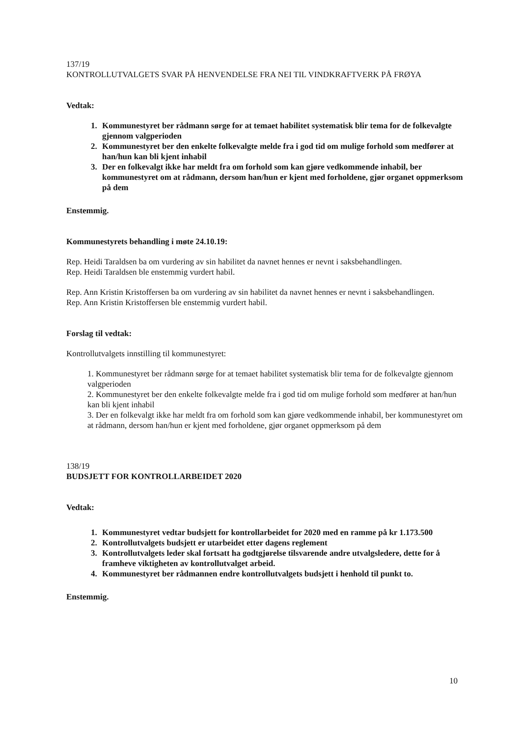137/19
KONTROLLUTVALGETS SVAR PÅ HENVENDELSE FRA NEI TIL VINDKRAFTVERK PÅ FRØYA
Vedtak:
1. Kommunestyret ber rådmann sørge for at temaet habilitet systematisk blir tema for de folkevalgte gjennom valgperioden
2. Kommunestyret ber den enkelte folkevalgte melde fra i god tid om mulige forhold som medfører at han/hun kan bli kjent inhabil
3. Der en folkevalgt ikke har meldt fra om forhold som kan gjøre vedkommende inhabil, ber kommunestyret om at rådmann, dersom han/hun er kjent med forholdene, gjør organet oppmerksom på dem
Enstemmig.
Kommunestyrets behandling i møte 24.10.19:
Rep. Heidi Taraldsen ba om vurdering av sin habilitet da navnet hennes er nevnt i saksbehandlingen.
Rep. Heidi Taraldsen ble enstemmig vurdert habil.
Rep. Ann Kristin Kristoffersen ba om vurdering av sin habilitet da navnet hennes er nevnt i saksbehandlingen.
Rep. Ann Kristin Kristoffersen ble enstemmig vurdert habil.
Forslag til vedtak:
Kontrollutvalgets innstilling til kommunestyret:
1. Kommunestyret ber rådmann sørge for at temaet habilitet systematisk blir tema for de folkevalgte gjennom valgperioden
2. Kommunestyret ber den enkelte folkevalgte melde fra i god tid om mulige forhold som medfører at han/hun kan bli kjent inhabil
3. Der en folkevalgt ikke har meldt fra om forhold som kan gjøre vedkommende inhabil, ber kommunestyret om at rådmann, dersom han/hun er kjent med forholdene, gjør organet oppmerksom på dem
138/19
BUDSJETT FOR KONTROLLARBEIDET 2020
Vedtak:
1. Kommunestyret vedtar budsjett for kontrollarbeidet for 2020 med en ramme på kr 1.173.500
2. Kontrollutvalgets budsjett er utarbeidet etter dagens reglement
3. Kontrollutvalgets leder skal fortsatt ha godtgjørelse tilsvarende andre utvalgsledere, dette for å framheve viktigheten av kontrollutvalget arbeid.
4. Kommunestyret ber rådmannen endre kontrollutvalgets budsjett i henhold til punkt to.
Enstemmig.
10